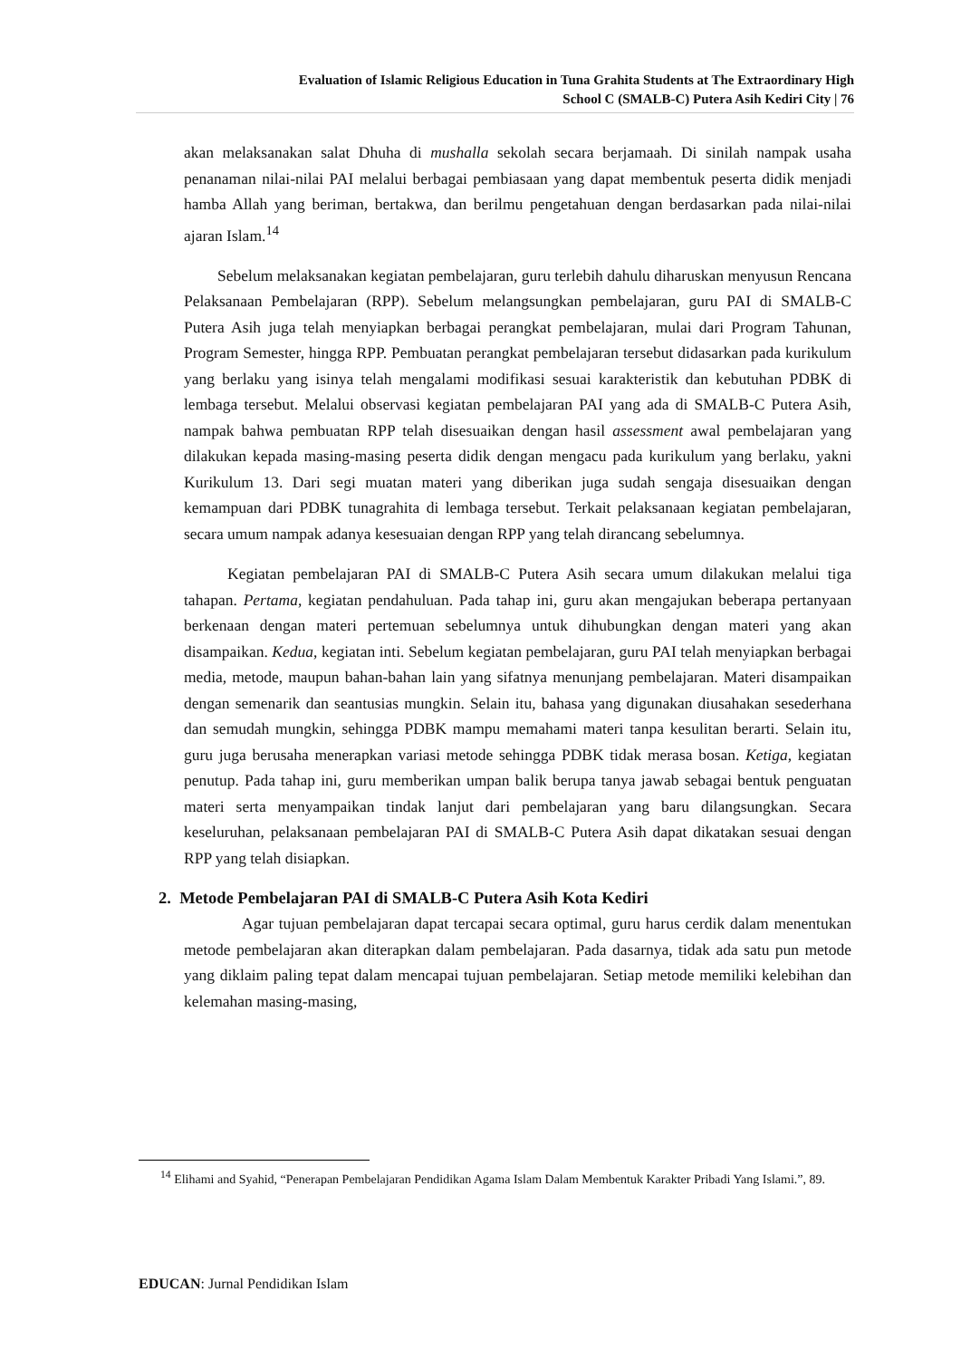Evaluation of Islamic Religious Education in Tuna Grahita Students at The Extraordinary High
School C (SMALB-C) Putera Asih Kediri City | 76
akan melaksanakan salat Dhuha di mushalla sekolah secara berjamaah. Di sinilah nampak usaha penanaman nilai-nilai PAI melalui berbagai pembiasaan yang dapat membentuk peserta didik menjadi hamba Allah yang beriman, bertakwa, dan berilmu pengetahuan dengan berdasarkan pada nilai-nilai ajaran Islam.<sup>14</sup>
Sebelum melaksanakan kegiatan pembelajaran, guru terlebih dahulu diharuskan menyusun Rencana Pelaksanaan Pembelajaran (RPP). Sebelum melangsungkan pembelajaran, guru PAI di SMALB-C Putera Asih juga telah menyiapkan berbagai perangkat pembelajaran, mulai dari Program Tahunan, Program Semester, hingga RPP. Pembuatan perangkat pembelajaran tersebut didasarkan pada kurikulum yang berlaku yang isinya telah mengalami modifikasi sesuai karakteristik dan kebutuhan PDBK di lembaga tersebut. Melalui observasi kegiatan pembelajaran PAI yang ada di SMALB-C Putera Asih, nampak bahwa pembuatan RPP telah disesuaikan dengan hasil assessment awal pembelajaran yang dilakukan kepada masing-masing peserta didik dengan mengacu pada kurikulum yang berlaku, yakni Kurikulum 13. Dari segi muatan materi yang diberikan juga sudah sengaja disesuaikan dengan kemampuan dari PDBK tunagrahita di lembaga tersebut. Terkait pelaksanaan kegiatan pembelajaran, secara umum nampak adanya kesesuaian dengan RPP yang telah dirancang sebelumnya.
Kegiatan pembelajaran PAI di SMALB-C Putera Asih secara umum dilakukan melalui tiga tahapan. Pertama, kegiatan pendahuluan. Pada tahap ini, guru akan mengajukan beberapa pertanyaan berkenaan dengan materi pertemuan sebelumnya untuk dihubungkan dengan materi yang akan disampaikan. Kedua, kegiatan inti. Sebelum kegiatan pembelajaran, guru PAI telah menyiapkan berbagai media, metode, maupun bahan-bahan lain yang sifatnya menunjang pembelajaran. Materi disampaikan dengan semenarik dan seantusias mungkin. Selain itu, bahasa yang digunakan diusahakan sesederhana dan semudah mungkin, sehingga PDBK mampu memahami materi tanpa kesulitan berarti. Selain itu, guru juga berusaha menerapkan variasi metode sehingga PDBK tidak merasa bosan. Ketiga, kegiatan penutup. Pada tahap ini, guru memberikan umpan balik berupa tanya jawab sebagai bentuk penguatan materi serta menyampaikan tindak lanjut dari pembelajaran yang baru dilangsungkan. Secara keseluruhan, pelaksanaan pembelajaran PAI di SMALB-C Putera Asih dapat dikatakan sesuai dengan RPP yang telah disiapkan.
2. Metode Pembelajaran PAI di SMALB-C Putera Asih Kota Kediri
Agar tujuan pembelajaran dapat tercapai secara optimal, guru harus cerdik dalam menentukan metode pembelajaran akan diterapkan dalam pembelajaran. Pada dasarnya, tidak ada satu pun metode yang diklaim paling tepat dalam mencapai tujuan pembelajaran. Setiap metode memiliki kelebihan dan kelemahan masing-masing,
<sup>14</sup> Elihami and Syahid, “Penerapan Pembelajaran Pendidikan Agama Islam Dalam Membentuk Karakter Pribadi Yang Islami.”, 89.
EDUCAN: Jurnal Pendidikan Islam